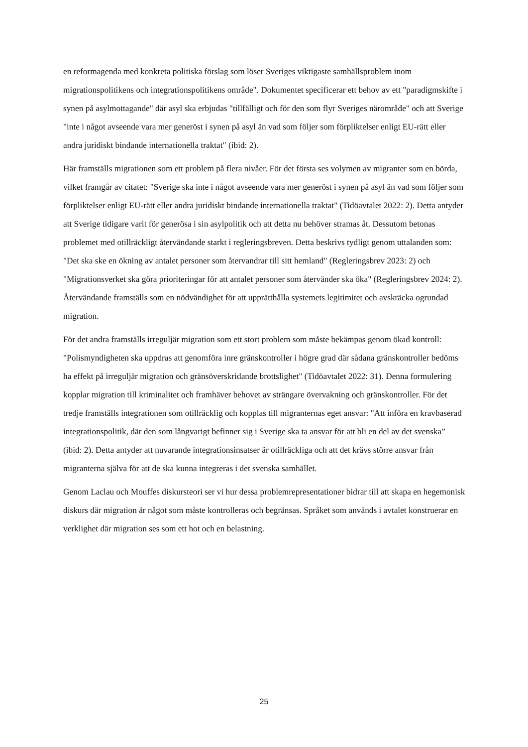en reformagenda med konkreta politiska förslag som löser Sveriges viktigaste samhällsproblem inom migrationspolitikens och integrationspolitikens område". Dokumentet specificerar ett behov av ett "paradigmskifte i synen på asylmottagande" där asyl ska erbjudas "tillfälligt och för den som flyr Sveriges närområde" och att Sverige "inte i något avseende vara mer generöst i synen på asyl än vad som följer som förpliktelser enligt EU-rätt eller andra juridiskt bindande internationella traktat" (ibid: 2).
Här framställs migrationen som ett problem på flera nivåer. För det första ses volymen av migranter som en börda, vilket framgår av citatet: "Sverige ska inte i något avseende vara mer generöst i synen på asyl än vad som följer som förpliktelser enligt EU-rätt eller andra juridiskt bindande internationella traktat" (Tidöavtalet 2022: 2). Detta antyder att Sverige tidigare varit för generösa i sin asylpolitik och att detta nu behöver stramas åt. Dessutom betonas problemet med otillräckligt återvändande starkt i regleringsbreven. Detta beskrivs tydligt genom uttalanden som: "Det ska ske en ökning av antalet personer som återvandrar till sitt hemland" (Regleringsbrev 2023: 2) och "Migrationsverket ska göra prioriteringar för att antalet personer som återvänder ska öka" (Regleringsbrev 2024: 2). Återvändande framställs som en nödvändighet för att upprätthålla systemets legitimitet och avskräcka ogrundad migration.
För det andra framställs irreguljär migration som ett stort problem som måste bekämpas genom ökad kontroll: "Polismyndigheten ska uppdras att genomföra inre gränskontroller i högre grad där sådana gränskontroller bedöms ha effekt på irreguljär migration och gränsöverskridande brottslighet" (Tidöavtalet 2022: 31). Denna formulering kopplar migration till kriminalitet och framhäver behovet av strängare övervakning och gränskontroller. För det tredje framställs integrationen som otillräcklig och kopplas till migranternas eget ansvar: "Att införa en kravbaserad integrationspolitik, där den som långvarigt befinner sig i Sverige ska ta ansvar för att bli en del av det svenska” (ibid: 2). Detta antyder att nuvarande integrationsinsatser är otillräckliga och att det krävs större ansvar från migranterna själva för att de ska kunna integreras i det svenska samhället.
Genom Laclau och Mouffes diskursteori ser vi hur dessa problemrepresentationer bidrar till att skapa en hegemonisk diskurs där migration är något som måste kontrolleras och begränsas. Språket som används i avtalet konstruerar en verklighet där migration ses som ett hot och en belastning.
25